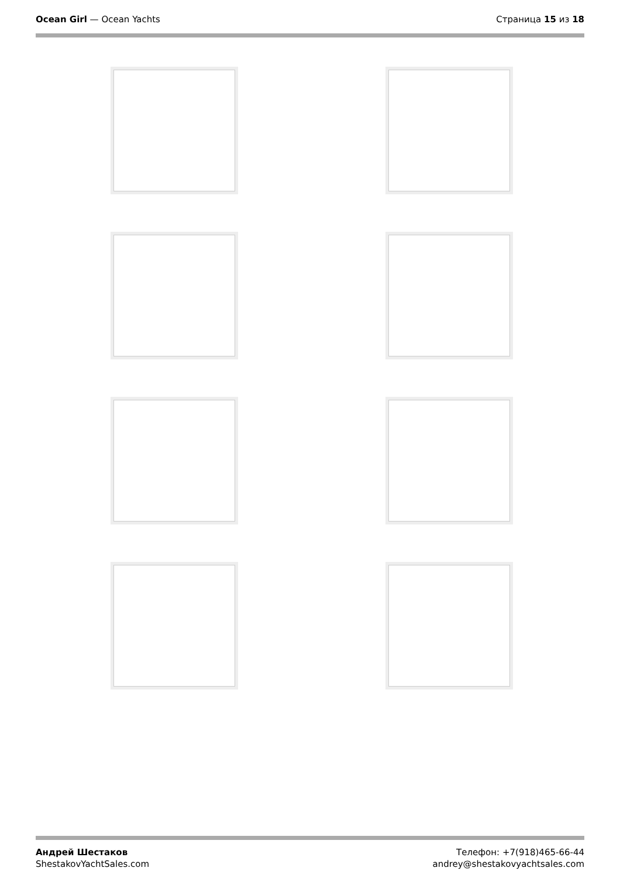Ocean Girl — Ocean Yachts Страница 15 из 18
Андрей Шестаков
ShestakovYachtSales.com
Телефон: +7(918)465-66-44
andrey@shestakovyachtsales.com